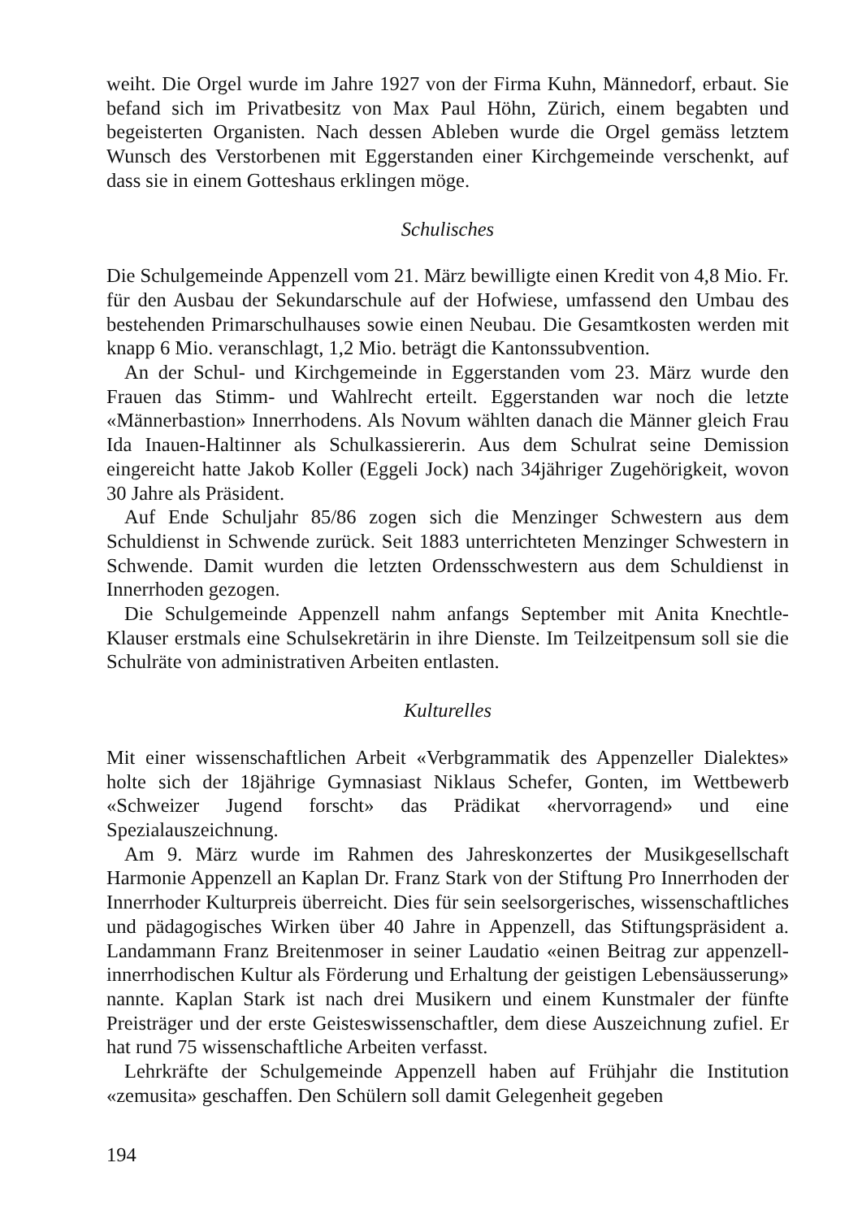weiht. Die Orgel wurde im Jahre 1927 von der Firma Kuhn, Männedorf, erbaut. Sie befand sich im Privatbesitz von Max Paul Höhn, Zürich, einem begabten und begeisterten Organisten. Nach dessen Ableben wurde die Orgel gemäss letztem Wunsch des Verstorbenen mit Eggerstanden einer Kirchgemeinde verschenkt, auf dass sie in einem Gotteshaus erklingen möge.
Schulisches
Die Schulgemeinde Appenzell vom 21. März bewilligte einen Kredit von 4,8 Mio. Fr. für den Ausbau der Sekundarschule auf der Hofwiese, umfassend den Umbau des bestehenden Primarschulhauses sowie einen Neubau. Die Gesamtkosten werden mit knapp 6 Mio. veranschlagt, 1,2 Mio. beträgt die Kantonssubvention.
An der Schul- und Kirchgemeinde in Eggerstanden vom 23. März wurde den Frauen das Stimm- und Wahlrecht erteilt. Eggerstanden war noch die letzte «Männerbastion» Innerrhodens. Als Novum wählten danach die Männer gleich Frau Ida Inauen-Haltinner als Schulkassiererin. Aus dem Schulrat seine Demission eingereicht hatte Jakob Koller (Eggeli Jock) nach 34jähriger Zugehörigkeit, wovon 30 Jahre als Präsident.
Auf Ende Schuljahr 85/86 zogen sich die Menzinger Schwestern aus dem Schuldienst in Schwende zurück. Seit 1883 unterrichteten Menzinger Schwestern in Schwende. Damit wurden die letzten Ordensschwestern aus dem Schuldienst in Innerrhoden gezogen.
Die Schulgemeinde Appenzell nahm anfangs September mit Anita Knechtle-Klauser erstmals eine Schulsekretärin in ihre Dienste. Im Teilzeitpensum soll sie die Schulräte von administrativen Arbeiten entlasten.
Kulturelles
Mit einer wissenschaftlichen Arbeit «Verbgrammatik des Appenzeller Dialektes» holte sich der 18jährige Gymnasiast Niklaus Schefer, Gonten, im Wettbewerb «Schweizer Jugend forscht» das Prädikat «hervorragend» und eine Spezialauszeichnung.
Am 9. März wurde im Rahmen des Jahreskonzertes der Musikgesellschaft Harmonie Appenzell an Kaplan Dr. Franz Stark von der Stiftung Pro Innerrhoden der Innerrhoder Kulturpreis überreicht. Dies für sein seelsorgerisches, wissenschaftliches und pädagogisches Wirken über 40 Jahre in Appenzell, das Stiftungspräsident a. Landammann Franz Breitenmoser in seiner Laudatio «einen Beitrag zur appenzell-innerrhodischen Kultur als Förderung und Erhaltung der geistigen Lebensäusserung» nannte. Kaplan Stark ist nach drei Musikern und einem Kunstmaler der fünfte Preisträger und der erste Geisteswissenschaftler, dem diese Auszeichnung zufiel. Er hat rund 75 wissenschaftliche Arbeiten verfasst.
Lehrkräfte der Schulgemeinde Appenzell haben auf Frühjahr die Institution «zemusita» geschaffen. Den Schülern soll damit Gelegenheit gegeben
194